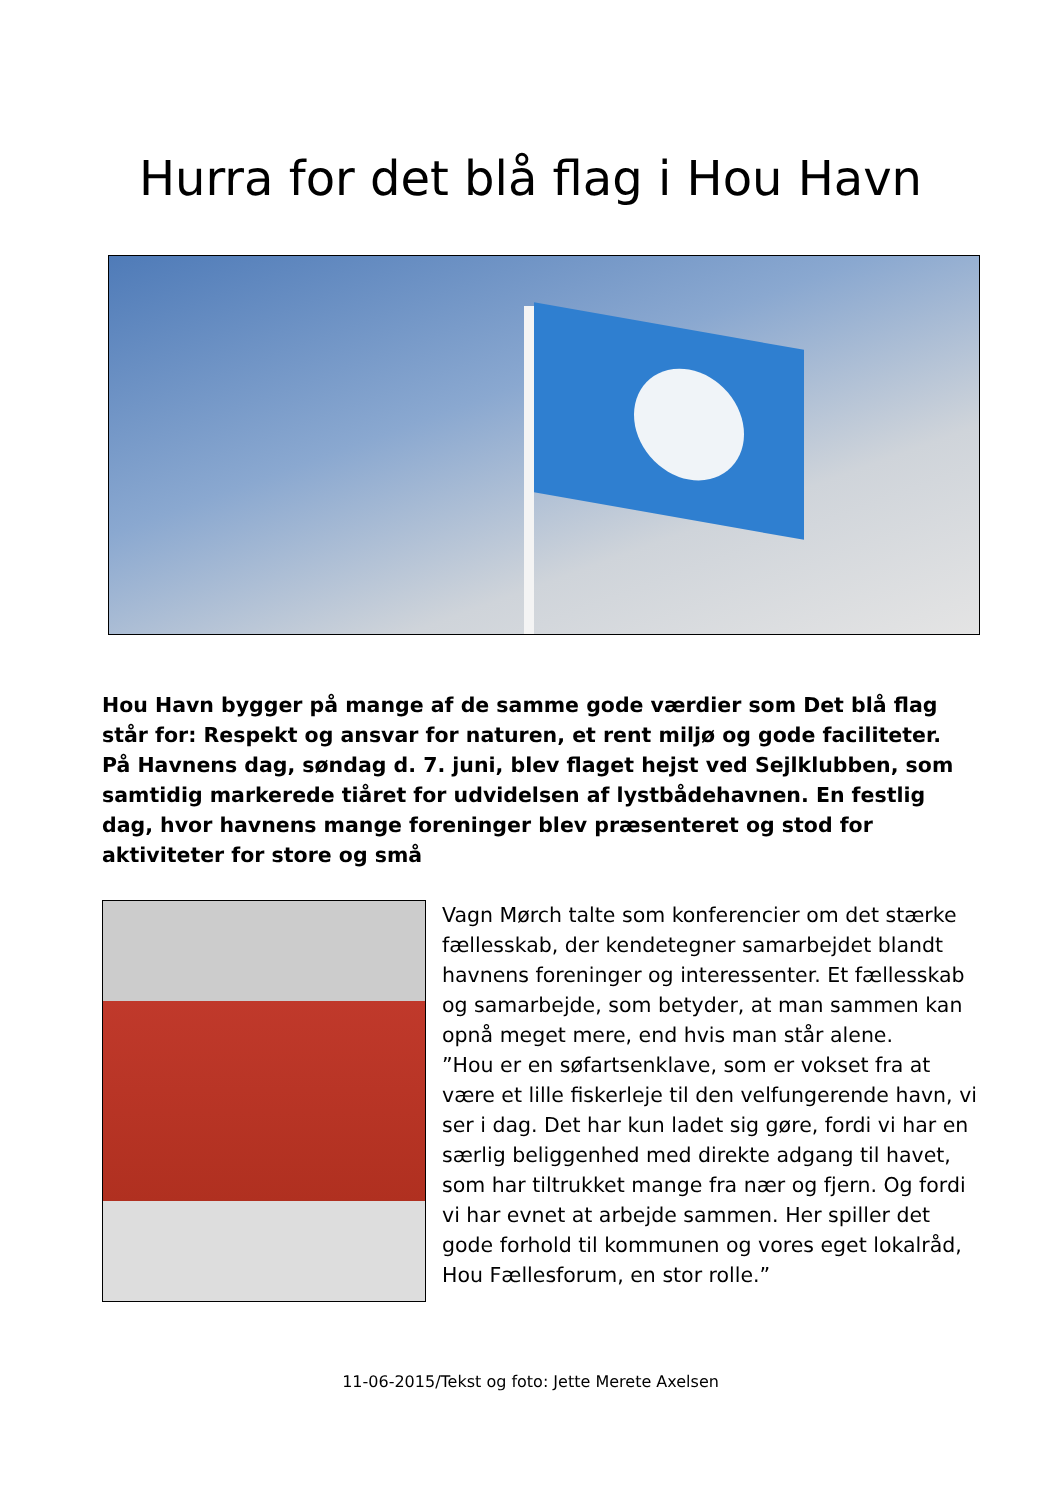Hurra for det blå flag i Hou Havn
Hou Havn bygger på mange af de samme gode værdier som Det blå flag står for: Respekt og ansvar for naturen, et rent miljø og gode faciliteter. På Havnens dag, søndag d. 7. juni, blev flaget hejst ved Sejlklubben, som samtidig markerede tiåret for udvidelsen af lystbådehavnen. En festlig dag, hvor havnens mange foreninger blev præsenteret og stod for aktiviteter for store og små
Vagn Mørch talte som konferencier om det stærke fællesskab, der kendetegner samarbejdet blandt havnens foreninger og interessenter. Et fællesskab og samarbejde, som betyder, at man sammen kan opnå meget mere, end hvis man står alene.
”Hou er en søfartsenklave, som er vokset fra at være et lille fiskerleje til den velfungerende havn, vi ser i dag. Det har kun ladet sig gøre, fordi vi har en særlig beliggenhed med direkte adgang til havet, som har tiltrukket mange fra nær og fjern. Og fordi vi har evnet at arbejde sammen. Her spiller det gode forhold til kommunen og vores eget lokalråd, Hou Fællesforum, en stor rolle.”
11-06-2015/Tekst og foto: Jette Merete Axelsen